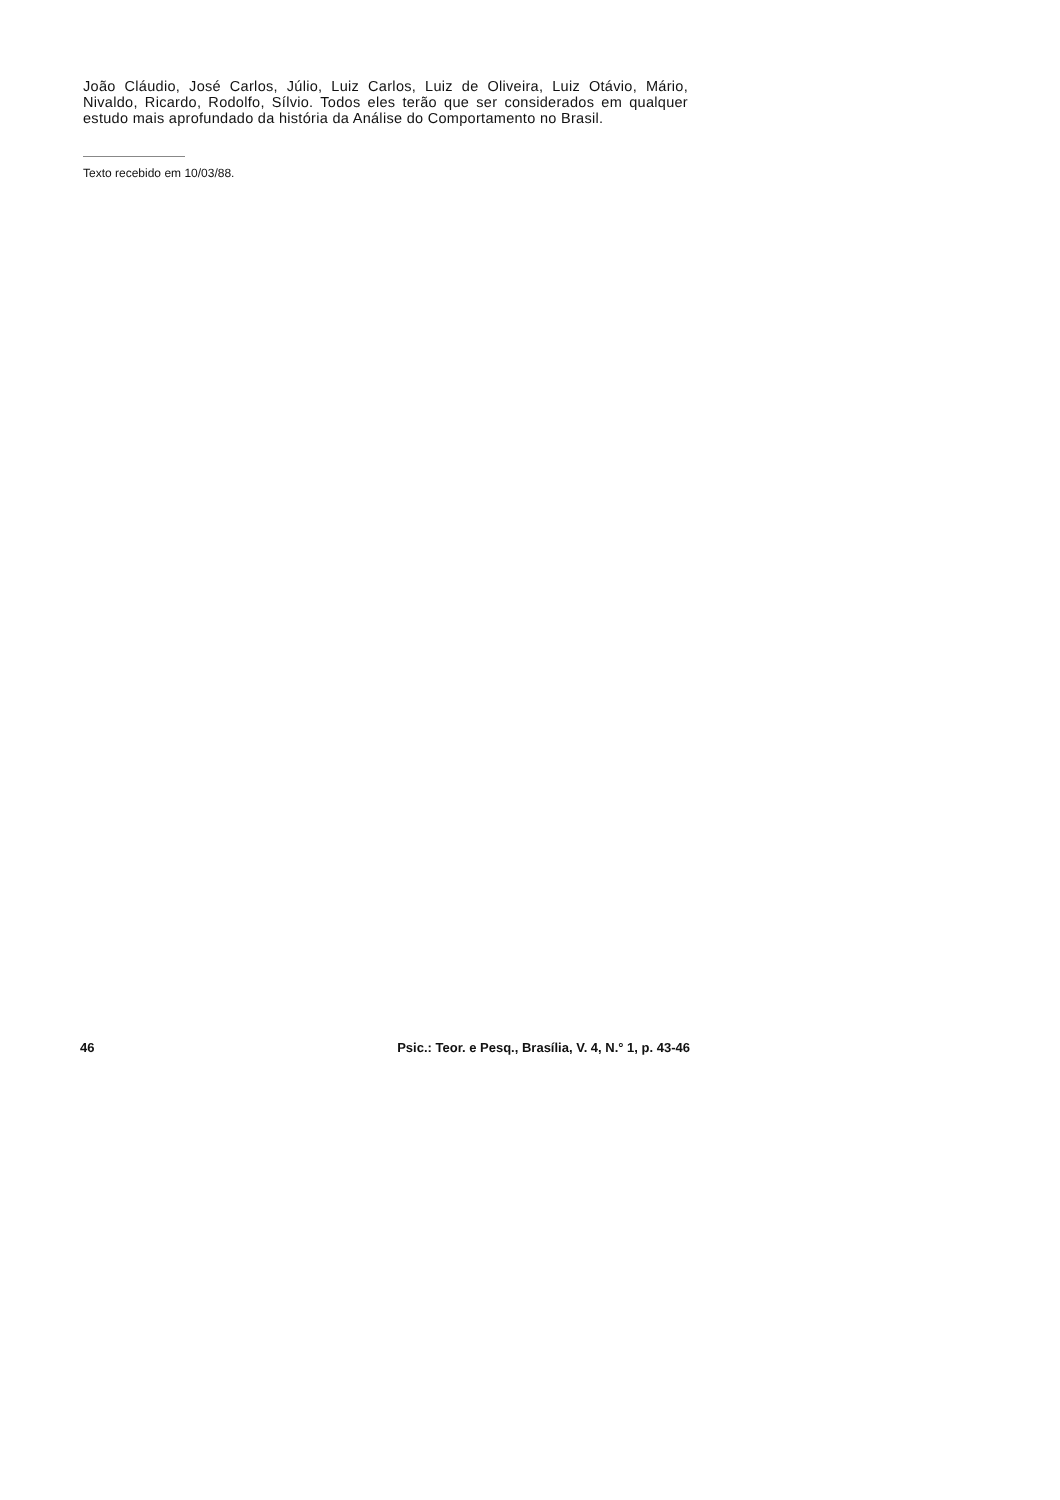João Cláudio, José Carlos, Júlio, Luiz Carlos, Luiz de Oliveira, Luiz Otávio, Mário, Nivaldo, Ricardo, Rodolfo, Sílvio. Todos eles terão que ser considerados em qualquer estudo mais aprofundado da história da Análise do Comportamento no Brasil.
Texto recebido em 10/03/88.
46 Psic.: Teor. e Pesq., Brasília, V. 4, N.° 1, p. 43-46